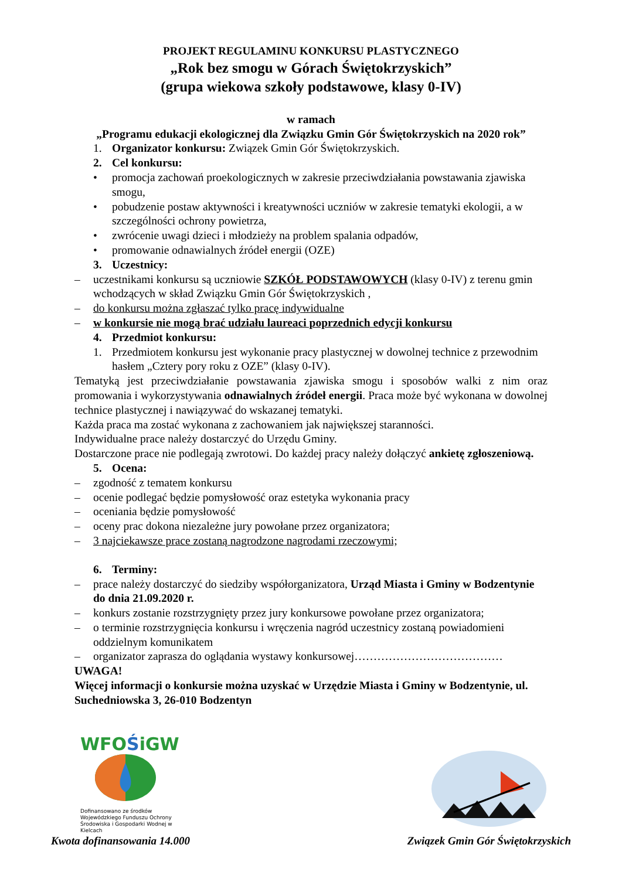PROJEKT REGULAMINU KONKURSU PLASTYCZNEGO
„Rok bez smogu w Górach Świętokrzyskich”
(grupa wiekowa szkoły podstawowe, klasy 0-IV)
w ramach
„Programu edukacji ekologicznej dla Związku Gmin Gór Świętokrzyskich na 2020 rok”
1. Organizator konkursu: Związek Gmin Gór Świętokrzyskich.
2. Cel konkursu:
• promocja zachowań proekologicznych w zakresie przeciwdziałania powstawania zjawiska smogu,
• pobudzenie postaw aktywności i kreatywności uczniów w zakresie tematyki ekologii, a w szczególności ochrony powietrza,
• zwrócenie uwagi dzieci i młodzieży na problem spalania odpadów,
• promowanie odnawialnych źródeł energii (OZE)
3. Uczestnicy:
– uczestnikami konkursu są uczniowie SZKÓŁ PODSTAWOWYCH (klasy 0-IV) z terenu gmin wchodzących w skład Związku Gmin Gór Świętokrzyskich ,
– do konkursu można zgłaszać tylko pracę indywidualne
– w konkursie nie mogą brać udziału laureaci poprzednich edycji konkursu
4. Przedmiot konkursu:
1. Przedmiotem konkursu jest wykonanie pracy plastycznej w dowolnej technice z przewodnim hasłem „Cztery pory roku z OZE” (klasy 0-IV).
Tematyką jest przeciwdziałanie powstawania zjawiska smogu i sposobów walki z nim oraz promowania i wykorzystywania odnawialnych źródeł energii. Praca może być wykonana w dowolnej technice plastycznej i nawiązywać do wskazanej tematyki.
Każda praca ma zostać wykonana z zachowaniem jak największej staranności.
Indywidualne prace należy dostarczyć do Urzędu Gminy.
Dostarczone prace nie podlegają zwrotowi. Do każdej pracy należy dołączyć ankietę zgłoszeniową.
5. Ocena:
– zgodność z tematem konkursu
– ocenie podlegać będzie pomysłowość oraz estetyka wykonania pracy
– oceniania będzie pomysłowość
– oceny prac dokona niezależne jury powołane przez organizatora;
– 3 najciekawsze prace zostaną nagrodzone nagrodami rzeczowymi;
6. Terminy:
– prace należy dostarczyć do siedziby współorganizatora, Urząd Miasta i Gminy w Bodzentynie do dnia 21.09.2020 r.
– konkurs zostanie rozstrzygnięty przez jury konkursowe powołane przez organizatora;
– o terminie rozstrzygnięcia konkursu i wręczenia nagród uczestnicy zostaną powiadomieni oddzielnym komunikatem
– organizator zaprasza do oglądania wystawy konkursowej…………………………………
UWAGA!
Więcej informacji o konkursie można uzyskać w Urzędzie Miasta i Gminy w Bodzentynie, ul. Suchedniowska 3, 26-010 Bodzentyn
WFOŚiGW
Dofinansowano ze środków Wojewódzkiego Funduszu Ochrony Środowiska i Gospodarki Wodnej w Kielcach
Kwota dofinansowania 14.000
Związek Gmin Gór Świętokrzyskich